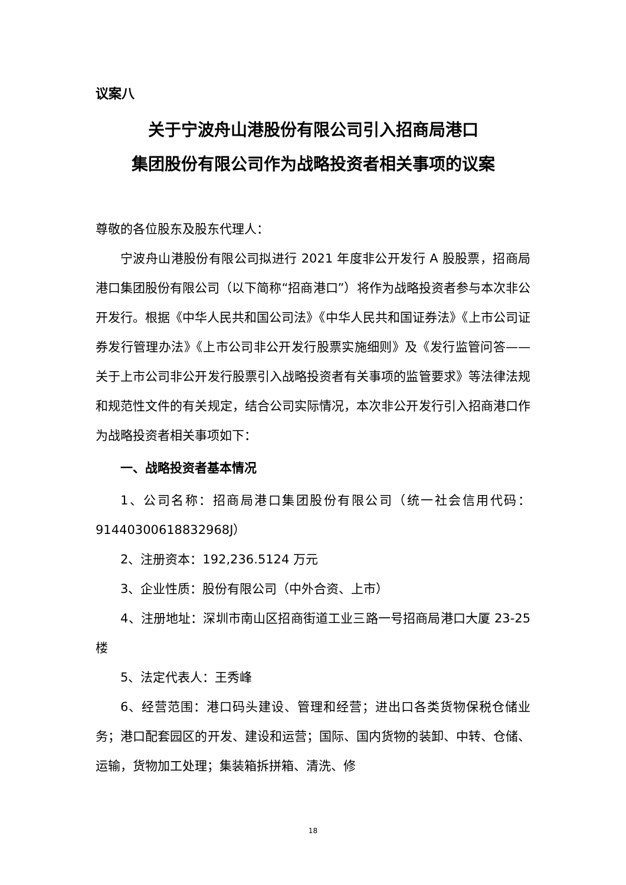议案八
关于宁波舟山港股份有限公司引入招商局港口
集团股份有限公司作为战略投资者相关事项的议案
尊敬的各位股东及股东代理人：
宁波舟山港股份有限公司拟进行 2021 年度非公开发行 A 股股票，招商局港口集团股份有限公司（以下简称“招商港口”）将作为战略投资者参与本次非公开发行。根据《中华人民共和国公司法》《中华人民共和国证券法》《上市公司证券发行管理办法》《上市公司非公开发行股票实施细则》及《发行监管问答——关于上市公司非公开发行股票引入战略投资者有关事项的监管要求》等法律法规和规范性文件的有关规定，结合公司实际情况，本次非公开发行引入招商港口作为战略投资者相关事项如下：
一、战略投资者基本情况
1、公司名称：招商局港口集团股份有限公司（统一社会信用代码：91440300618832968J）
2、注册资本：192,236.5124 万元
3、企业性质：股份有限公司（中外合资、上市）
4、注册地址：深圳市南山区招商街道工业三路一号招商局港口大厦 23-25 楼
5、法定代表人：王秀峰
6、经营范围：港口码头建设、管理和经营；进出口各类货物保税仓储业务；港口配套园区的开发、建设和运营；国际、国内货物的装卸、中转、仓储、运输，货物加工处理；集装箱拆拼箱、清洗、修
18